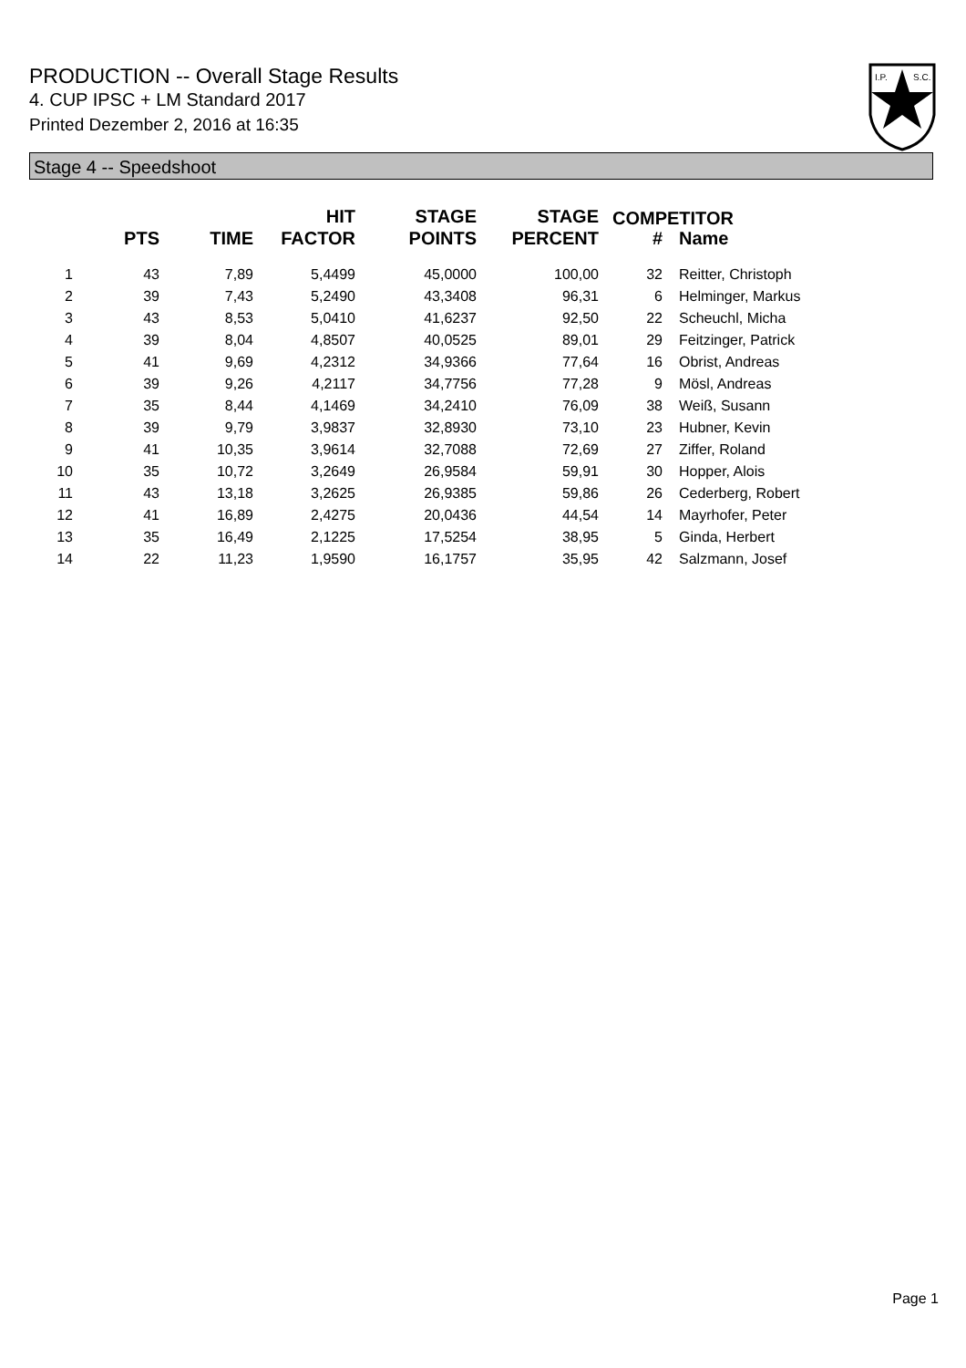PRODUCTION -- Overall Stage Results
4. CUP IPSC + LM Standard 2017
Printed Dezember 2, 2016 at 16:35
I.P.
S.C.
Stage 4 -- Speedshoot
| | PTS | TIME | HIT FACTOR | STAGE POINTS | STAGE PERCENT | # | Name |
| --- | --- | --- | --- | --- | --- | --- | --- |
| 1 | 43 | 7,89 | 5,4499 | 45,0000 | 100,00 | 32 | Reitter, Christoph |
| 2 | 39 | 7,43 | 5,2490 | 43,3408 | 96,31 | 6 | Helminger, Markus |
| 3 | 43 | 8,53 | 5,0410 | 41,6237 | 92,50 | 22 | Scheuchl, Micha |
| 4 | 39 | 8,04 | 4,8507 | 40,0525 | 89,01 | 29 | Feitzinger, Patrick |
| 5 | 41 | 9,69 | 4,2312 | 34,9366 | 77,64 | 16 | Obrist, Andreas |
| 6 | 39 | 9,26 | 4,2117 | 34,7756 | 77,28 | 9 | Mösl, Andreas |
| 7 | 35 | 8,44 | 4,1469 | 34,2410 | 76,09 | 38 | Weiß, Susann |
| 8 | 39 | 9,79 | 3,9837 | 32,8930 | 73,10 | 23 | Hubner, Kevin |
| 9 | 41 | 10,35 | 3,9614 | 32,7088 | 72,69 | 27 | Ziffer, Roland |
| 10 | 35 | 10,72 | 3,2649 | 26,9584 | 59,91 | 30 | Hopper, Alois |
| 11 | 43 | 13,18 | 3,2625 | 26,9385 | 59,86 | 26 | Cederberg, Robert |
| 12 | 41 | 16,89 | 2,4275 | 20,0436 | 44,54 | 14 | Mayrhofer, Peter |
| 13 | 35 | 16,49 | 2,1225 | 17,5254 | 38,95 | 5 | Ginda, Herbert |
| 14 | 22 | 11,23 | 1,9590 | 16,1757 | 35,95 | 42 | Salzmann, Josef |
COMPETITOR
Page 1